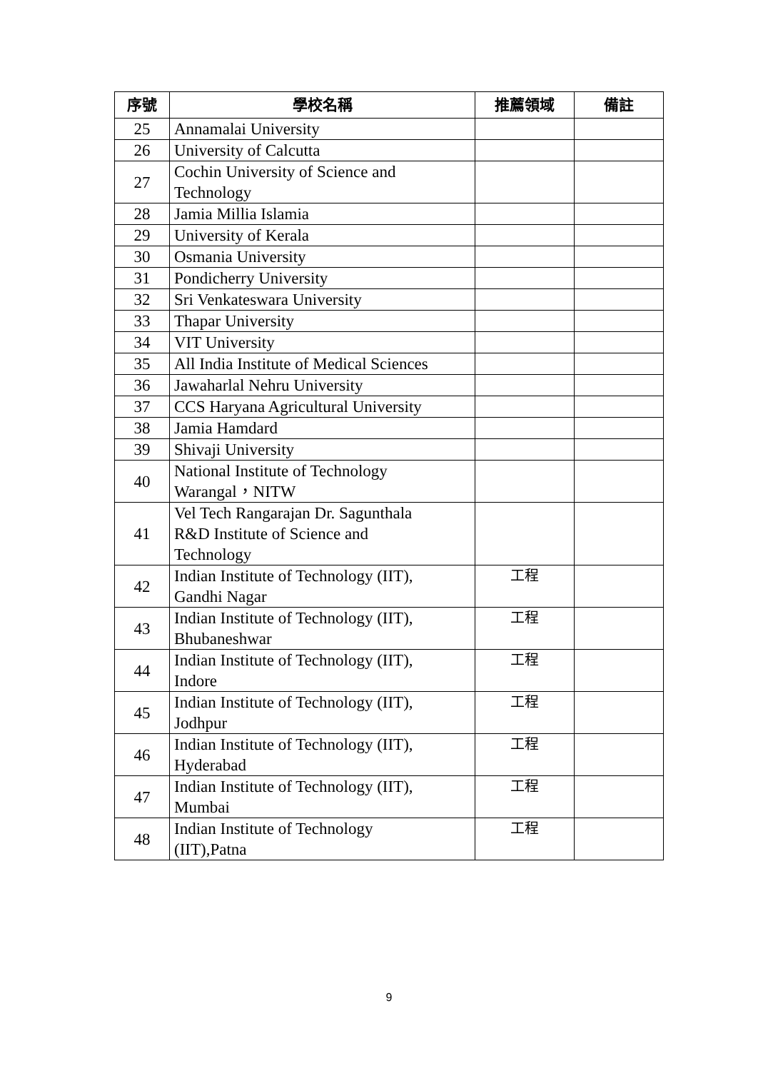| 序號 | 學校名稱 | 推薦領域 | 備註 |
| --- | --- | --- | --- |
| 25 | Annamalai University | | |
| 26 | University of Calcutta | | |
| 27 | Cochin University of Science and Technology | | |
| 28 | Jamia Millia Islamia | | |
| 29 | University of Kerala | | |
| 30 | Osmania University | | |
| 31 | Pondicherry University | | |
| 32 | Sri Venkateswara University | | |
| 33 | Thapar University | | |
| 34 | VIT University | | |
| 35 | All India Institute of Medical Sciences | | |
| 36 | Jawaharlal Nehru University | | |
| 37 | CCS Haryana Agricultural University | | |
| 38 | Jamia Hamdard | | |
| 39 | Shivaji University | | |
| 40 | National Institute of Technology Warangal，NITW | | |
| 41 | Vel Tech Rangarajan Dr. Sagunthala R&D Institute of Science and Technology | | |
| 42 | Indian Institute of Technology (IIT), Gandhi Nagar | 工程 | |
| 43 | Indian Institute of Technology (IIT), Bhubaneshwar | 工程 | |
| 44 | Indian Institute of Technology (IIT), Indore | 工程 | |
| 45 | Indian Institute of Technology (IIT), Jodhpur | 工程 | |
| 46 | Indian Institute of Technology (IIT), Hyderabad | 工程 | |
| 47 | Indian Institute of Technology (IIT), Mumbai | 工程 | |
| 48 | Indian Institute of Technology (IIT),Patna | 工程 | |
9